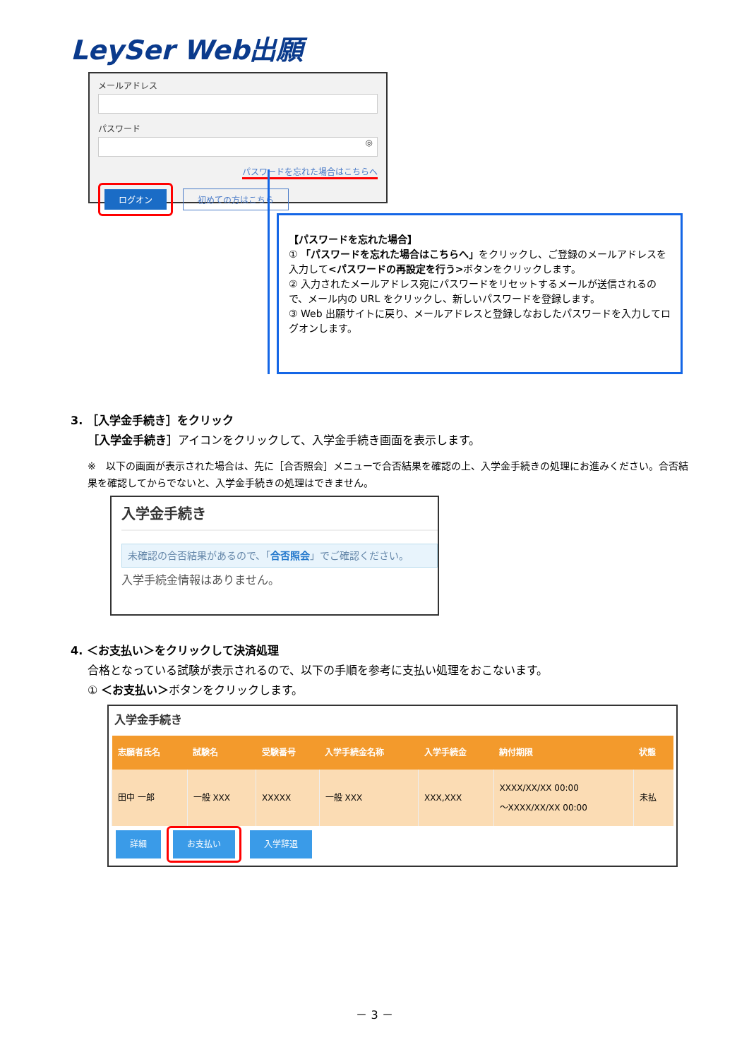LeySer Web出願
メールアドレス
パスワード
◎
パスワードを忘れた場合はこちらへ
ログオン 初めての方はこちら
【パスワードを忘れた場合】
① 「パスワードを忘れた場合はこちらへ」をクリックし、ご登録のメールアドレスを入力して<パスワードの再設定を行う>ボタンをクリックします。
② 入力されたメールアドレス宛にパスワードをリセットするメールが送信されるので、メール内の URL をクリックし、新しいパスワードを登録します。
③ Web 出願サイトに戻り、メールアドレスと登録しなおしたパスワードを入力してログオンします。
3. ［入学金手続き］をクリック
［入学金手続き］アイコンをクリックして、入学金手続き画面を表示します。
※　以下の画面が表示された場合は、先に［合否照会］メニューで合否結果を確認の上、入学金手続きの処理にお進みください。合否結果を確認してからでないと、入学金手続きの処理はできません。
入学金手続き
未確認の合否結果があるので、「合否照会」でご確認ください。
入学手続金情報はありません。
4. ＜お支払い＞をクリックして決済処理
合格となっている試験が表示されるので、以下の手順を参考に支払い処理をおこないます。
① ＜お支払い＞ボタンをクリックします。
入学金手続き
| 志願者氏名 | 試験名 | 受験番号 | 入学手続金名称 | 入学手続金 | 納付期限 | 状態 |
| --- | --- | --- | --- | --- | --- | --- |
| 田中 一郎 | 一般 XXX | XXXXX | 一般 XXX | XXX,XXX | XXXX/XX/XX 00:00 ～XXXX/XX/XX 00:00 | 未払 |
詳細 お支払い 入学辞退
－ 3 －